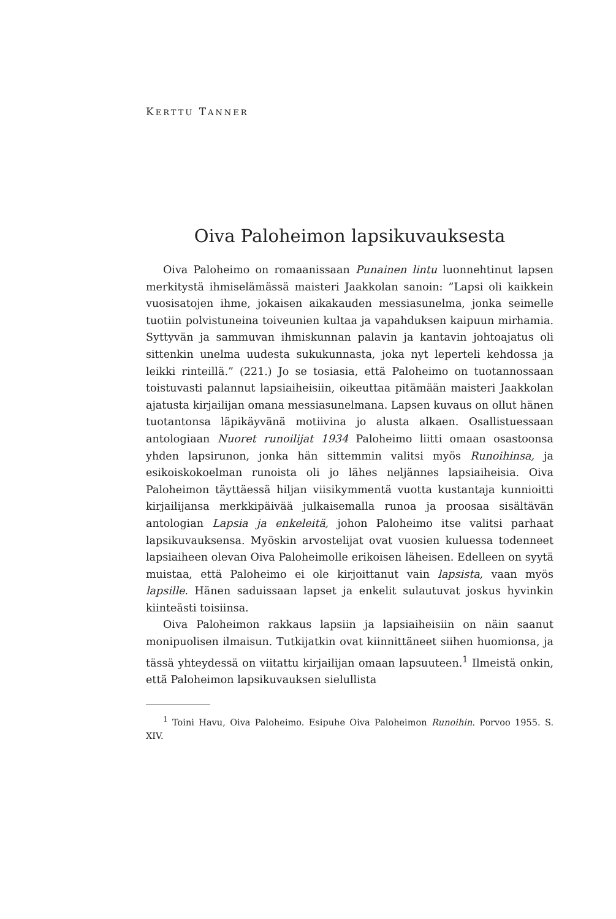KERTTU TANNER
Oiva Paloheimon lapsikuvauksesta
Oiva Paloheimo on romaanissaan Punainen lintu luonnehtinut lapsen merkitystä ihmiselämässä maisteri Jaakkolan sanoin: ”Lapsi oli kaikkein vuosisatojen ihme, jokaisen aikakauden messiasunelma, jonka seimelle tuotiin polvistuneina toiveunien kultaa ja vapahduksen kaipuun mirhamia. Syttyvän ja sammuvan ihmiskunnan palavin ja kantavin johtoajatus oli sittenkin unelma uudesta sukukunnasta, joka nyt leperteli kehdossa ja leikki rinteillä.” (221.) Jo se tosiasia, että Paloheimo on tuotannossaan toistuvasti palannut lapsiaiheisiin, oikeuttaa pitämään maisteri Jaakkolan ajatusta kirjailijan omana messiasunelmana. Lapsen kuvaus on ollut hänen tuotantonsa läpikäyvänä motiivina jo alusta alkaen. Osallistuessaan antologiaan Nuoret runoilijat 1934 Paloheimo liitti omaan osastoonsa yhden lapsirunon, jonka hän sittemmin valitsi myös Runoihinsa, ja esikoiskokoelman runoista oli jo lähes neljännes lapsiaiheisia. Oiva Paloheimon täyttäessä hiljan viisikymmentä vuotta kustantaja kunnioitti kirjailijansa merkkipäivää julkaisemalla runoa ja proosaa sisältävän antologian Lapsia ja enkeleitä, johon Paloheimo itse valitsi parhaat lapsikuvauksensa. Myöskin arvostelijat ovat vuosien kuluessa todenneet lapsiaiheen olevan Oiva Paloheimolle erikoisen läheisen. Edelleen on syytä muistaa, että Paloheimo ei ole kirjoittanut vain lapsista, vaan myös lapsille. Hänen saduissaan lapset ja enkelit sulautuvat joskus hyvinkin kiinteästi toisiinsa.
Oiva Paloheimon rakkaus lapsiin ja lapsiaiheisiin on näin saanut monipuolisen ilmaisun. Tutkijatkin ovat kiinnittäneet siihen huomionsa, ja tässä yhteydessä on viitattu kirjailijan omaan lapsuuteen.<sup>1</sup> Ilmeistä onkin, että Paloheimon lapsikuvauksen sielullista
<sup>1</sup> Toini Havu, Oiva Paloheimo. Esipuhe Oiva Paloheimon Runoihin. Porvoo 1955. S. XIV.